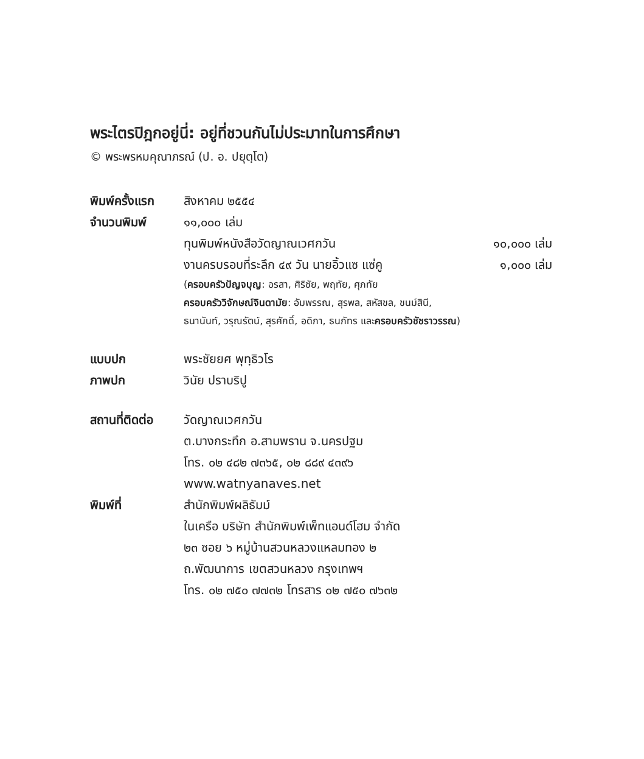พระไตรปิฎกอยู่นี่: อยู่ที่ชวนกันไม่ประมาทในการศึกษา
© พระพรหมคุณาภรณ์ (ป. อ. ปยุตฺโต)
พิมพ์ครั้งแรก
สิงหาคม ๒๕๕๔
จำนวนพิมพ์ ๑๑,๐๐๐ เล่ม
ทุนพิมพ์หนังสือวัดญาณเวศกวัน ๑๐,๐๐๐ เล่ม
งานครบรอบที่ระลึก ๔๙ วัน นายอิ้วแซ แซ่คู ๑,๐๐๐ เล่ม
(ครอบครัวปัญจบุญ: อรสา, ศิริชัย, พฤทัย, ศุภทัย
ครอบครัววิจักษณ์จินดามัย: อัมพรรณ, สุรพล, สหัสชล, ชนม์สินี,
ธนานันท์, วรุณรัตน์, สุรศักดิ์, อดิภา, ธนภัทร และครอบครัวชัชราวรรณ)
แบบปก พระชัยยศ พุทฺธิวโร
ภาพปก วินัย ปราบริปู
สถานที่ติดต่อ
วัดญาณเวศกวัน
ต.บางกระทึก อ.สามพราน จ.นครปฐม
โทร. ๐๒ ๔๘๒ ๗๓๖๕, ๐๒ ๘๘๙ ๔๓๙๖
www.watnyanaves.net
พิมพ์ที่ สำนักพิมพ์ผลิธัมม์
ในเครือ บริษัท สำนักพิมพ์เพ็ทแอนด์โฮม จำกัด
๒๓ ซอย ๖ หมู่บ้านสวนหลวงแหลมทอง ๒
ถ.พัฒนาการ เขตสวนหลวง กรุงเทพฯ
โทร. ๐๒ ๗๕๐ ๗๗๓๒ โทรสาร ๐๒ ๗๕๐ ๗๖๓๒